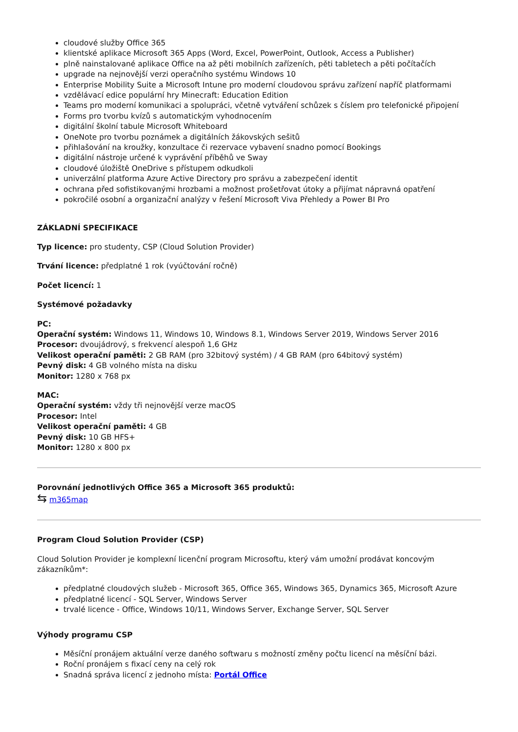cloudové služby Office 365
klientské aplikace Microsoft 365 Apps (Word, Excel, PowerPoint, Outlook, Access a Publisher)
plně nainstalované aplikace Office na až pěti mobilních zařízeních, pěti tabletech a pěti počítačích
upgrade na nejnovější verzi operačního systému Windows 10
Enterprise Mobility Suite a Microsoft Intune pro moderní cloudovou správu zařízení napříč platformami
vzdělávací edice populární hry Minecraft: Education Edition
Teams pro moderní komunikaci a spolupráci, včetně vytváření schůzek s číslem pro telefonické připojení
Forms pro tvorbu kvízů s automatickým vyhodnocením
digitální školní tabule Microsoft Whiteboard
OneNote pro tvorbu poznámek a digitálních žákovských sešitů
přihlašování na kroužky, konzultace či rezervace vybavení snadno pomocí Bookings
digitální nástroje určené k vyprávění příběhů ve Sway
cloudové úložiště OneDrive s přístupem odkudkoli
univerzální platforma Azure Active Directory pro správu a zabezpečení identit
ochrana před sofistikovanými hrozbami a možnost prošetřovat útoky a přijímat nápravná opatření
pokročilé osobní a organizační analýzy v řešení Microsoft Viva Přehledy a Power BI Pro
ZÁKLADNÍ SPECIFIKACE
Typ licence: pro studenty, CSP (Cloud Solution Provider)
Trvání licence: předplatné 1 rok (vyúčtování ročně)
Počet licencí: 1
Systémové požadavky
PC:
Operační systém: Windows 11, Windows 10, Windows 8.1, Windows Server 2019, Windows Server 2016
Procesor: dvoujádrový, s frekvencí alespoň 1,6 GHz
Velikost operační paměti: 2 GB RAM (pro 32bitový systém) / 4 GB RAM (pro 64bitový systém)
Pevný disk: 4 GB volného místa na disku
Monitor: 1280 x 768 px
MAC:
Operační systém: vždy tři nejnovější verze macOS
Procesor: Intel
Velikost operační paměti: 4 GB
Pevný disk: 10 GB HFS+
Monitor: 1280 x 800 px
Porovnání jednotlivých Office 365 a Microsoft 365 produktů:
⇆ m365map
Program Cloud Solution Provider (CSP)
Cloud Solution Provider je komplexní licenční program Microsoftu, který vám umožní prodávat koncovým zákazníkům*:
předplatné cloudových služeb - Microsoft 365, Office 365, Windows 365, Dynamics 365, Microsoft Azure
předplatné licencí - SQL Server, Windows Server
trvalé licence - Office, Windows 10/11, Windows Server, Exchange Server, SQL Server
Výhody programu CSP
Měsíční pronájem aktuální verze daného softwaru s možností změny počtu licencí na měsíční bázi.
Roční pronájem s fixací ceny na celý rok
Snadná správa licencí z jednoho místa: Portál Office